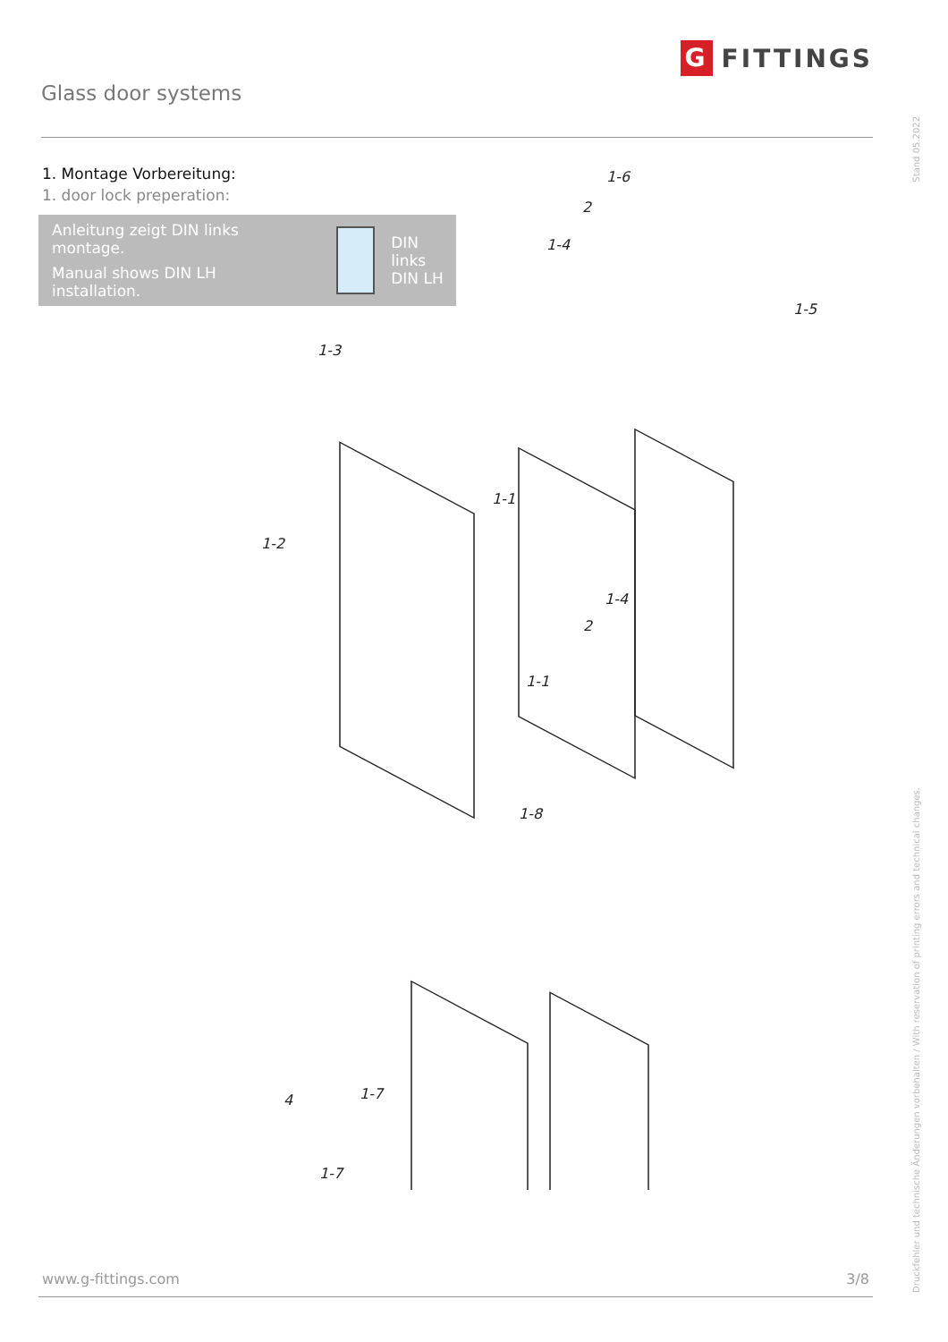Glass door systems
G FITTINGS
Stand 05.2022
Druckfehler und technische Änderungen vorbehalten / With reservation of printing errors and technical changes.
1. Montage Vorbereitung:
1. door lock preperation:
Anleitung zeigt DIN links montage.
Manual shows DIN LH installation.
DIN links
DIN LH
1-6
2
1-4
1-5
1-3
1-1
1-2
1-4
2
1-1
1-8
4 1-7
1-7
www.g-fittings.com 3/8